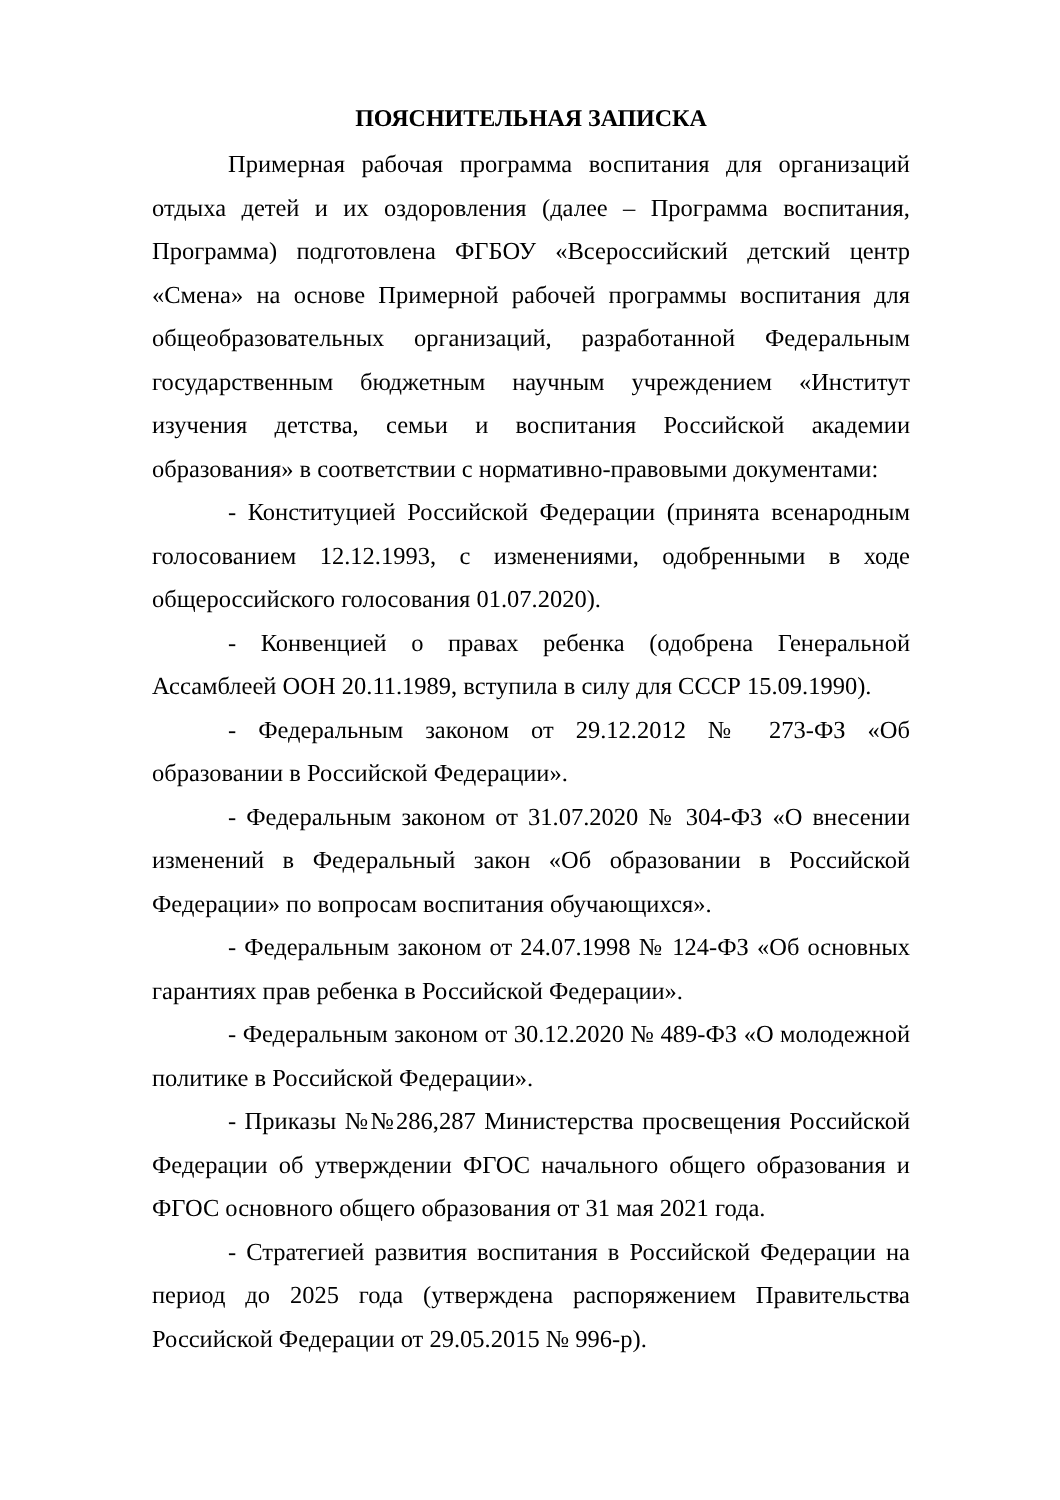ПОЯСНИТЕЛЬНАЯ ЗАПИСКА
Примерная рабочая программа воспитания для организаций отдыха детей и их оздоровления (далее – Программа воспитания, Программа) подготовлена ФГБОУ «Всероссийский детский центр «Смена» на основе Примерной рабочей программы воспитания для общеобразовательных организаций, разработанной Федеральным государственным бюджетным научным учреждением «Институт изучения детства, семьи и воспитания Российской академии образования» в соответствии с нормативно-правовыми документами:
- Конституцией Российской Федерации (принята всенародным голосованием 12.12.1993, с изменениями, одобренными в ходе общероссийского голосования 01.07.2020).
- Конвенцией о правах ребенка (одобрена Генеральной Ассамблеей ООН 20.11.1989, вступила в силу для СССР 15.09.1990).
- Федеральным законом от 29.12.2012 № 273-ФЗ «Об образовании в Российской Федерации».
- Федеральным законом от 31.07.2020 № 304-ФЗ «О внесении изменений в Федеральный закон «Об образовании в Российской Федерации» по вопросам воспитания обучающихся».
- Федеральным законом от 24.07.1998 № 124-ФЗ «Об основных гарантиях прав ребенка в Российской Федерации».
- Федеральным законом от 30.12.2020 № 489-ФЗ «О молодежной политике в Российской Федерации».
- Приказы №№286,287 Министерства просвещения Российской Федерации об утверждении ФГОС начального общего образования и ФГОС основного общего образования от 31 мая 2021 года.
- Стратегией развития воспитания в Российской Федерации на период до 2025 года (утверждена распоряжением Правительства Российской Федерации от 29.05.2015 № 996-р).